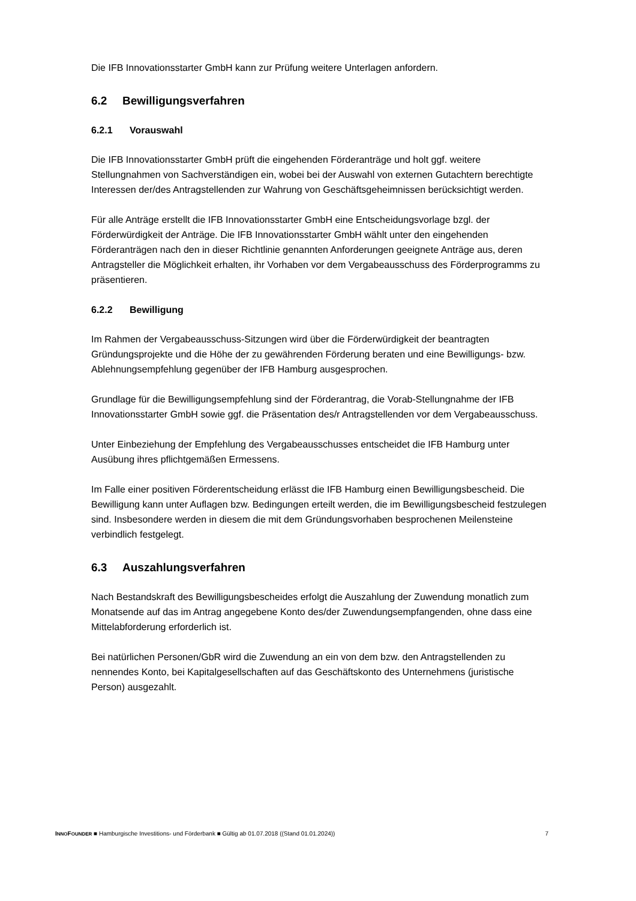Die IFB Innovationsstarter GmbH kann zur Prüfung weitere Unterlagen anfordern.
6.2 Bewilligungsverfahren
6.2.1 Vorauswahl
Die IFB Innovationsstarter GmbH prüft die eingehenden Förderanträge und holt ggf. weitere Stellungnahmen von Sachverständigen ein, wobei bei der Auswahl von externen Gutachtern berechtigte Interessen der/des Antragstellenden zur Wahrung von Geschäftsgeheimnissen berücksichtigt werden.
Für alle Anträge erstellt die IFB Innovationsstarter GmbH eine Entscheidungsvorlage bzgl. der Förderwürdigkeit der Anträge. Die IFB Innovationsstarter GmbH wählt unter den eingehenden Förderanträgen nach den in dieser Richtlinie genannten Anforderungen geeignete Anträge aus, deren Antragsteller die Möglichkeit erhalten, ihr Vorhaben vor dem Vergabeausschuss des Förderprogramms zu präsentieren.
6.2.2 Bewilligung
Im Rahmen der Vergabeausschuss-Sitzungen wird über die Förderwürdigkeit der beantragten Gründungsprojekte und die Höhe der zu gewährenden Förderung beraten und eine Bewilligungs- bzw. Ablehnungsempfehlung gegenüber der IFB Hamburg ausgesprochen.
Grundlage für die Bewilligungsempfehlung sind der Förderantrag, die Vorab-Stellungnahme der IFB Innovationsstarter GmbH sowie ggf. die Präsentation des/r Antragstellenden vor dem Vergabeausschuss.
Unter Einbeziehung der Empfehlung des Vergabeausschusses entscheidet die IFB Hamburg unter Ausübung ihres pflichtgemäßen Ermessens.
Im Falle einer positiven Förderentscheidung erlässt die IFB Hamburg einen Bewilligungsbescheid. Die Bewilligung kann unter Auflagen bzw. Bedingungen erteilt werden, die im Bewilligungsbescheid festzulegen sind. Insbesondere werden in diesem die mit dem Gründungsvorhaben besprochenen Meilensteine verbindlich festgelegt.
6.3 Auszahlungsverfahren
Nach Bestandskraft des Bewilligungsbescheides erfolgt die Auszahlung der Zuwendung monatlich zum Monatsende auf das im Antrag angegebene Konto des/der Zuwendungsempfangenden, ohne dass eine Mittelabforderung erforderlich ist.
Bei natürlichen Personen/GbR wird die Zuwendung an ein von dem bzw. den Antragstellenden zu nennendes Konto, bei Kapitalgesellschaften auf das Geschäftskonto des Unternehmens (juristische Person) ausgezahlt.
INNOFOUNDER ■ Hamburgische Investitions- und Förderbank ■ Gültig ab 01.07.2018 ((Stand 01.01.2024)) 7